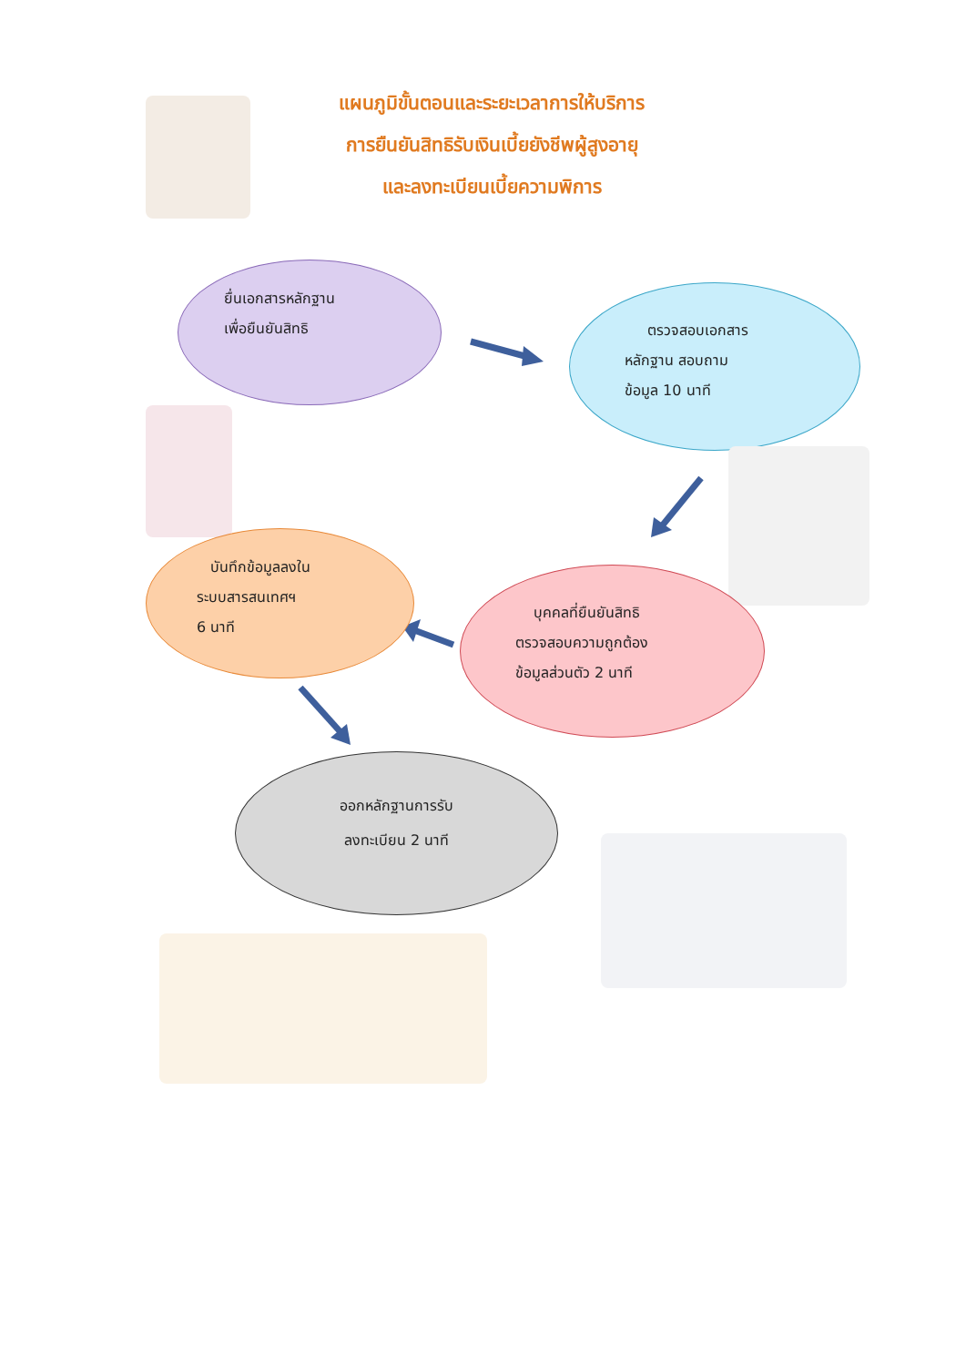แผนภูมิขั้นตอนและระยะเวลาการให้บริการ
การยืนยันสิทธิรับเงินเบี้ยยังชีพผู้สูงอายุ
และลงทะเบียนเบี้ยความพิการ
ยื่นเอกสารหลักฐาน
เพื่อยืนยันสิทธิ
ตรวจสอบเอกสาร
หลักฐาน สอบถาม
ข้อมูล 10 นาที
บุคคลที่ยืนยันสิทธิ
ตรวจสอบความถูกต้อง
ข้อมูลส่วนตัว 2 นาที
บันทึกข้อมูลลงใน
ระบบสารสนเทศฯ
6 นาที
ออกหลักฐานการรับ
ลงทะเบียน 2 นาที